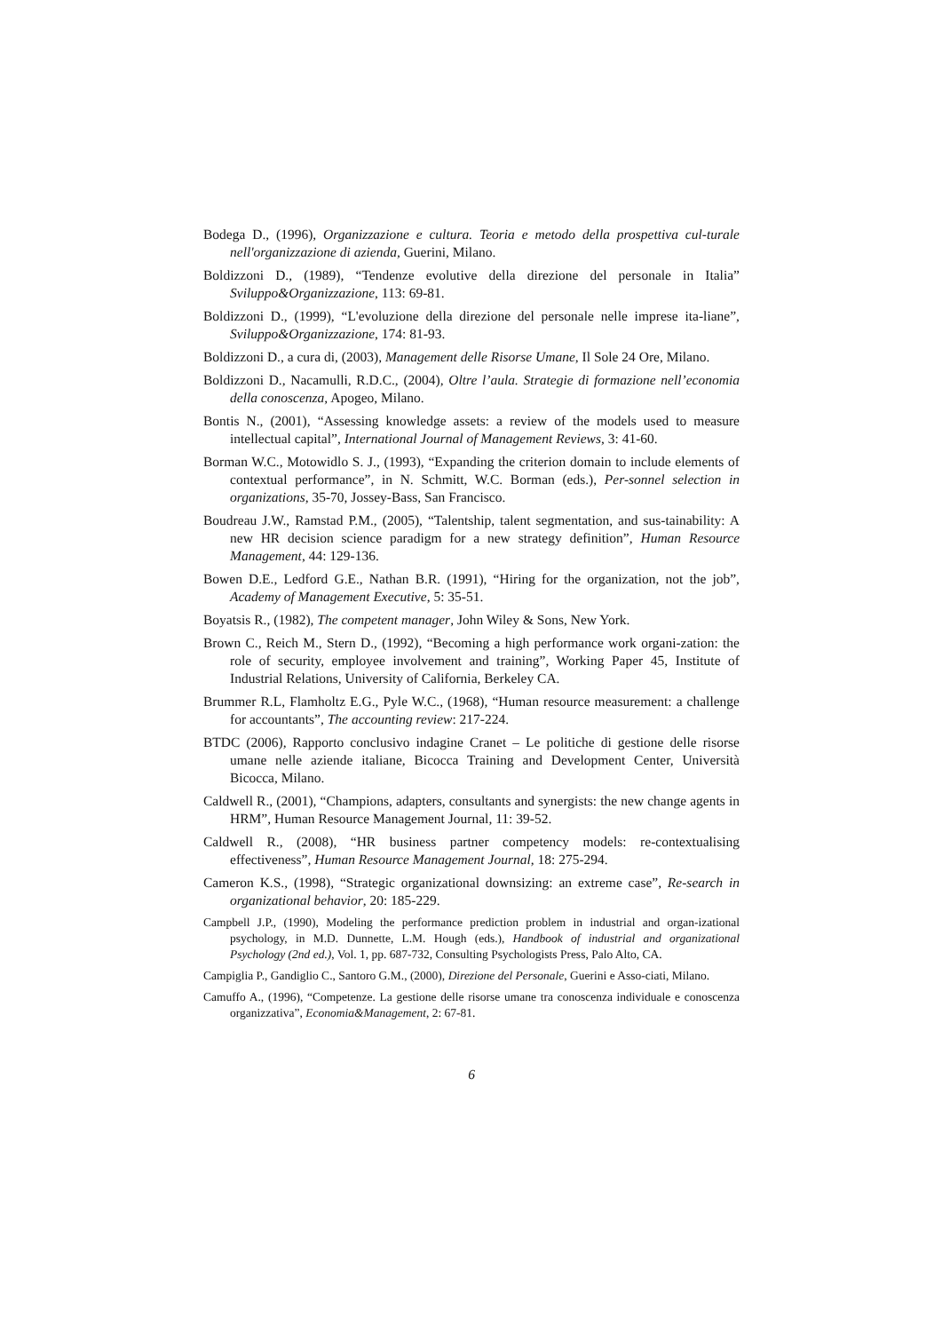Bodega D., (1996), Organizzazione e cultura. Teoria e metodo della prospettiva cul-turale nell'organizzazione di azienda, Guerini, Milano.
Boldizzoni D., (1989), “Tendenze evolutive della direzione del personale in Italia” Sviluppo&Organizzazione, 113: 69-81.
Boldizzoni D., (1999), “L'evoluzione della direzione del personale nelle imprese ita-liane”, Sviluppo&Organizzazione, 174: 81-93.
Boldizzoni D., a cura di, (2003), Management delle Risorse Umane, Il Sole 24 Ore, Milano.
Boldizzoni D., Nacamulli, R.D.C., (2004), Oltre l’aula. Strategie di formazione nell’economia della conoscenza, Apogeo, Milano.
Bontis N., (2001), “Assessing knowledge assets: a review of the models used to measure intellectual capital”, International Journal of Management Reviews, 3: 41-60.
Borman W.C., Motowidlo S. J., (1993), “Expanding the criterion domain to include elements of contextual performance”, in N. Schmitt, W.C. Borman (eds.), Per-sonnel selection in organizations, 35-70, Jossey-Bass, San Francisco.
Boudreau J.W., Ramstad P.M., (2005), “Talentship, talent segmentation, and sus-tainability: A new HR decision science paradigm for a new strategy definition”, Human Resource Management, 44: 129-136.
Bowen D.E., Ledford G.E., Nathan B.R. (1991), “Hiring for the organization, not the job”, Academy of Management Executive, 5: 35-51.
Boyatsis R., (1982), The competent manager, John Wiley & Sons, New York.
Brown C., Reich M., Stern D., (1992), “Becoming a high performance work organi-zation: the role of security, employee involvement and training”, Working Paper 45, Institute of Industrial Relations, University of California, Berkeley CA.
Brummer R.L, Flamholtz E.G., Pyle W.C., (1968), “Human resource measurement: a challenge for accountants”, The accounting review: 217-224.
BTDC (2006), Rapporto conclusivo indagine Cranet – Le politiche di gestione delle risorse umane nelle aziende italiane, Bicocca Training and Development Center, Università Bicocca, Milano.
Caldwell R., (2001), “Champions, adapters, consultants and synergists: the new change agents in HRM”, Human Resource Management Journal, 11: 39-52.
Caldwell R., (2008), “HR business partner competency models: re-contextualising effectiveness”, Human Resource Management Journal, 18: 275-294.
Cameron K.S., (1998), “Strategic organizational downsizing: an extreme case”, Re-search in organizational behavior, 20: 185-229.
Campbell J.P., (1990), Modeling the performance prediction problem in industrial and organ-izational psychology, in M.D. Dunnette, L.M. Hough (eds.), Handbook of industrial and organizational Psychology (2nd ed.), Vol. 1, pp. 687-732, Consulting Psychologists Press, Palo Alto, CA.
Campiglia P., Gandiglio C., Santoro G.M., (2000), Direzione del Personale, Guerini e Asso-ciati, Milano.
Camuffo A., (1996), “Competenze. La gestione delle risorse umane tra conoscenza individuale e conoscenza organizzativa”, Economia&Management, 2: 67-81.
6